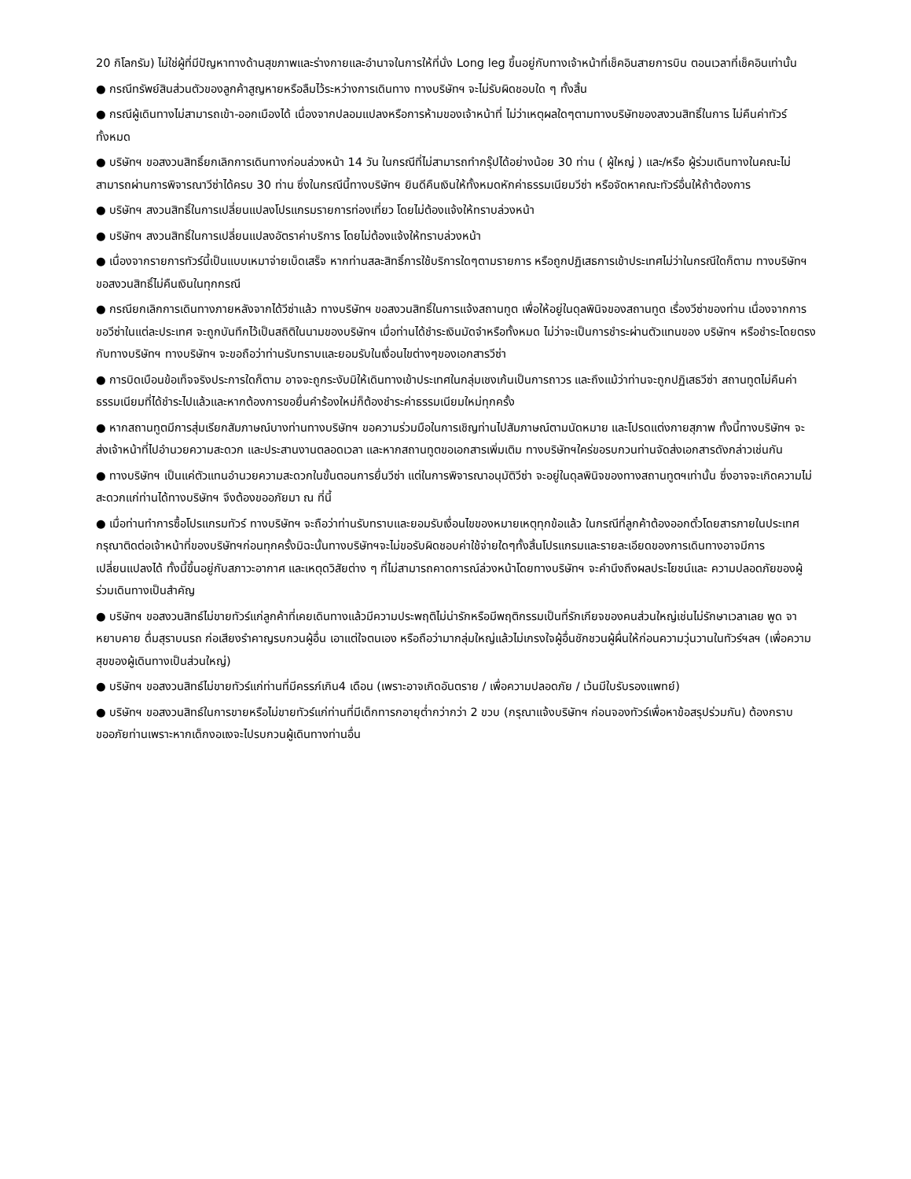20 กิโลกรัม) ไม่ใช่ผู้ที่มีปัญหาทางด้านสุขภาพและร่างกายและอำนาจในการให้ที่นั่ง Long leg ขึ้นอยู่กับทางเจ้าหน้าที่เช็คอินสายการบิน ตอนเวลาที่เช็คอินเท่านั้น
● กรณีทรัพย์สินส่วนตัวของลูกค้าสูญหายหรือลืมไว้ระหว่างการเดินทาง ทางบริษัทฯ จะไม่รับผิดชอบใด ๆ ทั้งสิ้น
● กรณีผู้เดินทางไม่สามารถเข้า-ออกเมืองได้ เนื่องจากปลอมแปลงหรือการห้ามของเจ้าหน้าที่ ไม่ว่าเหตุผลใดๆตามทางบริษัทของสงวนสิทธิ์ในการ ไม่คืนค่าทัวร์ทั้งหมด
● บริษัทฯ ขอสงวนสิทธิ์ยกเลิกการเดินทางก่อนล่วงหน้า 14 วัน ในกรณีที่ไม่สามารถทำกรุ๊ปได้อย่างน้อย 30 ท่าน ( ผู้ใหญ่ ) และ/หรือ ผู้ร่วมเดินทางในคณะไม่สามารถผ่านการพิจารณาวีซ่าได้ครบ 30 ท่าน ซึ่งในกรณีนี้ทางบริษัทฯ ยินดีคืนเงินให้ทั้งหมดหักค่าธรรมเนียมวีซ่า หรือจัดหาคณะทัวร์อื่นให้ถ้าต้องการ
● บริษัทฯ สงวนสิทธิ์ในการเปลี่ยนแปลงโปรแกรมรายการท่องเที่ยว โดยไม่ต้องแจ้งให้ทราบล่วงหน้า
● บริษัทฯ สงวนสิทธิ์ในการเปลี่ยนแปลงอัตราค่าบริการ โดยไม่ต้องแจ้งให้ทราบล่วงหน้า
● เนื่องจากรายการทัวร์นี้เป็นแบบเหมาจ่ายเบ็ดเสร็จ หากท่านสละสิทธิ์การใช้บริการใดๆตามรายการ หรือถูกปฏิเสธการเข้าประเทศไม่ว่าในกรณีใดก็ตาม ทางบริษัทฯ ขอสงวนสิทธิ์ไม่คืนเงินในทุกกรณี
● กรณียกเลิกการเดินทางภายหลังจากได้วีซ่าแล้ว ทางบริษัทฯ ขอสงวนสิทธิ์ในการแจ้งสถานทูต เพื่อให้อยู่ในดุลพินิจของสถานทูต เรื่องวีซ่าของท่าน เนื่องจากการขอวีซ่าในแต่ละประเทศ จะถูกบันทึกไว้เป็นสถิติในนามของบริษัทฯ เมื่อท่านได้ชำระเงินมัดจำหรือทั้งหมด ไม่ว่าจะเป็นการชำระผ่านตัวแทนของ บริษัทฯ หรือชำระโดยตรงกับทางบริษัทฯ ทางบริษัทฯ จะขอถือว่าท่านรับทราบและยอมรับในเงื่อนไขต่างๆของเอกสารวีซ่า
● การบิดเบือนข้อเท็จจริงประการใดก็ตาม อาจจะถูกระงับมิให้เดินทางเข้าประเทศในกลุ่มเชงเก้นเป็นการถาวร และถึงแม้ว่าท่านจะถูกปฏิเสธวีซ่า สถานทูตไม่คืนค่าธรรมเนียมที่ได้ชำระไปแล้วและหากต้องการขอยื่นคำร้องใหม่ก็ต้องชำระค่าธรรมเนียมใหม่ทุกครั้ง
● หากสถานทูตมีการสุ่มเรียกสัมภาษณ์บางท่านทางบริษัทฯ ขอความร่วมมือในการเชิญท่านไปสัมภาษณ์ตามนัดหมาย และโปรดแต่งกายสุภาพ ทั้งนี้ทางบริษัทฯ จะส่งเจ้าหน้าที่ไปอำนวยความสะดวก และประสานงานตลอดเวลา และหากสถานทูตขอเอกสารเพิ่มเติม ทางบริษัทฯใคร่ขอรบกวนท่านจัดส่งเอกสารดังกล่าวเช่นกัน
● ทางบริษัทฯ เป็นแค่ตัวแทนอำนวยความสะดวกในขั้นตอนการยื่นวีซ่า แต่ในการพิจารณาอนุมัติวีซ่า จะอยู่ในดุลพินิจของทางสถานทูตฯเท่านั้น ซึ่งอาจจะเกิดความไม่สะดวกแก่ท่านได้ทางบริษัทฯ จึงต้องขออภัยมา ณ ที่นี้
● เมื่อท่านทำการซื้อโปรแกรมทัวร์ ทางบริษัทฯ จะถือว่าท่านรับทราบและยอมรับเงื่อนไขของหมายเหตุทุกข้อแล้ว ในกรณีที่ลูกค้าต้องออกตั๋วโดยสารภายในประเทศกรุณาติดต่อเจ้าหน้าที่ของบริษัทฯก่อนทุกครั้งมิฉะนั้นทางบริษัทฯจะไม่ขอรับผิดชอบค่าใช้จ่ายใดๆทั้งสิ้นโปรแกรมและรายละเอียดของการเดินทางอาจมีการเปลี่ยนแปลงได้ ทั้งนี้ขึ้นอยู่กับสภาวะอากาศ และเหตุดวิสัยต่าง ๆ ที่ไม่สามารถคาดการณ์ล่วงหน้าโดยทางบริษัทฯ จะคำนึงถึงผลประโยชน์และ ความปลอดภัยของผู้ร่วมเดินทางเป็นสำคัญ
● บริษัทฯ ขอสงวนสิทธ์ไม่ขายทัวร์แก่ลูกค้าที่เคยเดินทางแล้วมีความประพฤติไม่น่ารักหรือมีพฤติกรรมเป็นที่รักเกียจของคนส่วนใหญ่เช่นไม่รักษาเวลาเลย พูด จาหยาบคาย ดื่มสุราบนรถ ก่อเสียงรำคาญรบกวนผู้อื่น เอาแต่ใจตนเอง หรือถือว่ามากลุ่มใหญ่แล้วไม่เกรงใจผู้อื่นชักชวนผู้ผื่นให้ก่อนความวุ่นวานในทัวร์ฯลฯ (เพื่อความสุขของผู้เดินทางเป็นส่วนใหญ่)
● บริษัทฯ ขอสงวนสิทธ์ไม่ขายทัวร์แก่ท่านที่มีครรภ์เกิน4 เดือน (เพราะอาจเกิดอันตราย / เพื่อความปลอดภัย / เว้นมีใบรับรองแพทย์)
● บริษัทฯ ขอสงวนสิทธ์ในการขายหรือไม่ขายทัวร์แก่ท่านที่มีเด็กทารกอายุต่ำกว่ากว่า 2 ขวบ (กรุณาแจ้งบริษัทฯ ก่อนจองทัวร์เพื่อหาข้อสรุปร่วมกัน) ต้องกราบขออภัยท่านเพราะหากเด็กงอแงจะไปรบกวนผู้เดินทางท่านอื่น